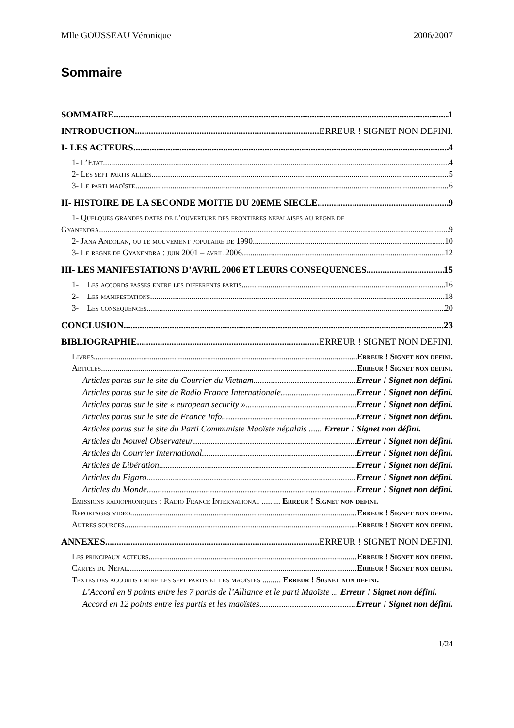Mlle GOUSSEAU Véronique 2006/2007
Sommaire
SOMMAIRE 1
INTRODUCTION ERREUR ! SIGNET NON DEFINI.
I- LES ACTEURS 4
1- L’Etat 4
2- Les sept partis allies 5
3- Le parti maoïste 6
II- HISTOIRE DE LA SECONDE MOITIE DU 20EME SIECLE 9
1- Quelques grandes dates de l’ouverture des frontieres nepalaises au regne de
Gyanendra 9
2- Jana Andolan, ou le mouvement populaire de 1990 10
3- Le regne de Gyanendra : juin 2001 – avril 2006 12
III- LES MANIFESTATIONS D’AVRIL 2006 ET LEURS CONSEQUENCES 15
1- Les accords passes entre les differents partis 16
2- Les manifestations 18
3- Les consequences 20
CONCLUSION 23
BIBLIOGRAPHIE ERREUR ! SIGNET NON DEFINI.
Livres Erreur ! Signet non defini.
Articles Erreur ! Signet non defini.
Articles parus sur le site du Courrier du Vietnam Erreur ! Signet non défini.
Articles parus sur le site de Radio France Internationale Erreur ! Signet non défini.
Articles parus sur le site « european security » Erreur ! Signet non défini.
Articles parus sur le site de France Info Erreur ! Signet non défini.
Articles parus sur le site du Parti Communiste Maoïste népalais ...... Erreur ! Signet non défini.
Articles du Nouvel Observateur Erreur ! Signet non défini.
Articles du Courrier International Erreur ! Signet non défini.
Articles de Libération Erreur ! Signet non défini.
Articles du Figaro Erreur ! Signet non défini.
Articles du Monde Erreur ! Signet non défini.
Emissions radiophoniques : Radio France International ......... Erreur ! Signet non defini.
Reportages video Erreur ! Signet non defini.
Autres sources Erreur ! Signet non defini.
ANNEXES ERREUR ! SIGNET NON DEFINI.
Les principaux acteurs Erreur ! Signet non defini.
Cartes du Nepal Erreur ! Signet non defini.
Textes des accords entre les sept partis et les maoïstes ......... Erreur ! Signet non defini.
L’Accord en 8 points entre les 7 partis de l’Alliance et le parti Maoïste ... Erreur ! Signet non défini.
Accord en 12 points entre les partis et les maoïstes Erreur ! Signet non défini.
1/24